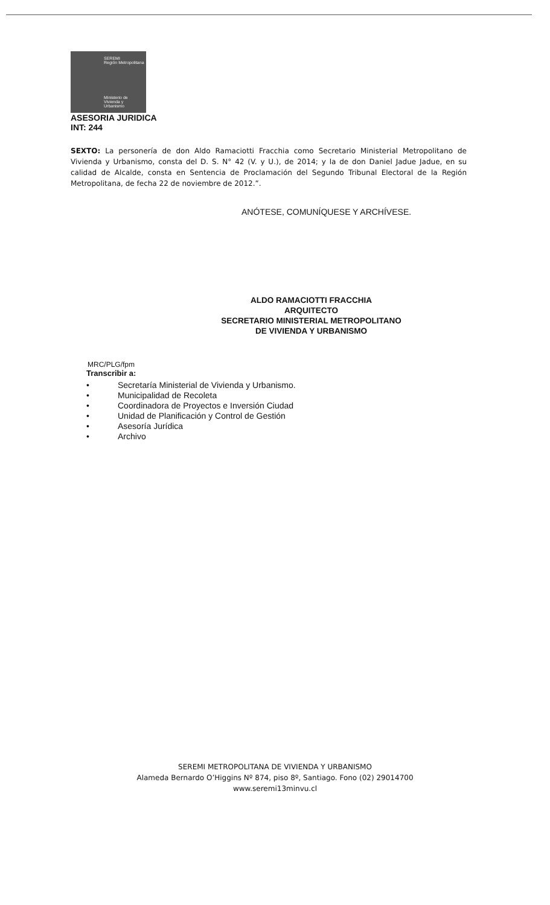SEREMI
Región Metropolitana
Ministerio de
Vivienda y
Urbanismo
ASESORIA JURIDICA
INT: 244
SEXTO: La personería de don Aldo Ramaciotti Fracchia como Secretario Ministerial Metropolitano de Vivienda y Urbanismo, consta del D. S. N° 42 (V. y U.), de 2014; y la de don Daniel Jadue Jadue, en su calidad de Alcalde, consta en Sentencia de Proclamación del Segundo Tribunal Electoral de la Región Metropolitana, de fecha 22 de noviembre de 2012.”.
ANÓTESE, COMUNÍQUESE Y ARCHÍVESE.
ALDO RAMACIOTTI FRACCHIA
ARQUITECTO
SECRETARIO MINISTERIAL METROPOLITANO
DE VIVIENDA Y URBANISMO
MRC/PLG/fpm
Transcribir a:
• Secretaría Ministerial de Vivienda y Urbanismo.
• Municipalidad de Recoleta
• Coordinadora de Proyectos e Inversión Ciudad
• Unidad de Planificación y Control de Gestión
• Asesoría Jurídica
• Archivo
SEREMI METROPOLITANA DE VIVIENDA Y URBANISMO
Alameda Bernardo O’Higgins Nº 874, piso 8º, Santiago. Fono (02) 29014700
www.seremi13minvu.cl